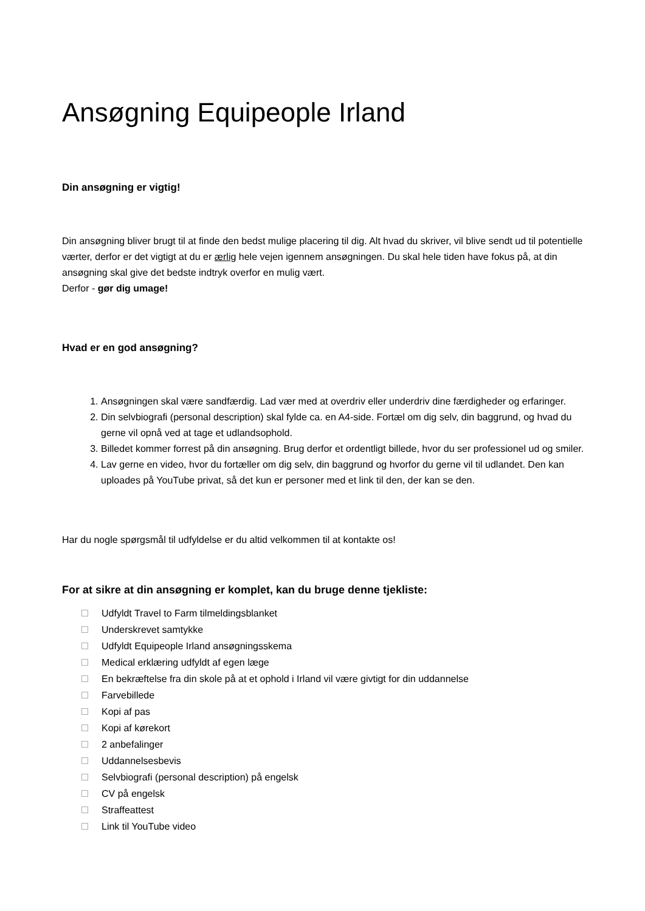Ansøgning Equipeople Irland
Din ansøgning er vigtig!
Din ansøgning bliver brugt til at finde den bedst mulige placering til dig. Alt hvad du skriver, vil blive sendt ud til potentielle værter, derfor er det vigtigt at du er ærlig hele vejen igennem ansøgningen. Du skal hele tiden have fokus på, at din ansøgning skal give det bedste indtryk overfor en mulig vært.
Derfor - gør dig umage!
Hvad er en god ansøgning?
1. Ansøgningen skal være sandfærdig. Lad vær med at overdriv eller underdriv dine færdigheder og erfaringer.
2. Din selvbiografi (personal description) skal fylde ca. en A4-side. Fortæl om dig selv, din baggrund, og hvad du gerne vil opnå ved at tage et udlandsophold.
3. Billedet kommer forrest på din ansøgning. Brug derfor et ordentligt billede, hvor du ser professionel ud og smiler.
4. Lav gerne en video, hvor du fortæller om dig selv, din baggrund og hvorfor du gerne vil til udlandet. Den kan uploades på YouTube privat, så det kun er personer med et link til den, der kan se den.
Har du nogle spørgsmål til udfyldelse er du altid velkommen til at kontakte os!
For at sikre at din ansøgning er komplet, kan du bruge denne tjekliste:
Udfyldt Travel to Farm tilmeldingsblanket
Underskrevet samtykke
Udfyldt Equipeople Irland ansøgningsskema
Medical erklæring udfyldt af egen læge
En bekræftelse fra din skole på at et ophold i Irland vil være givtigt for din uddannelse
Farvebillede
Kopi af pas
Kopi af kørekort
2 anbefalinger
Uddannelsesbevis
Selvbiografi (personal description) på engelsk
CV på engelsk
Straffeattest
Link til YouTube video